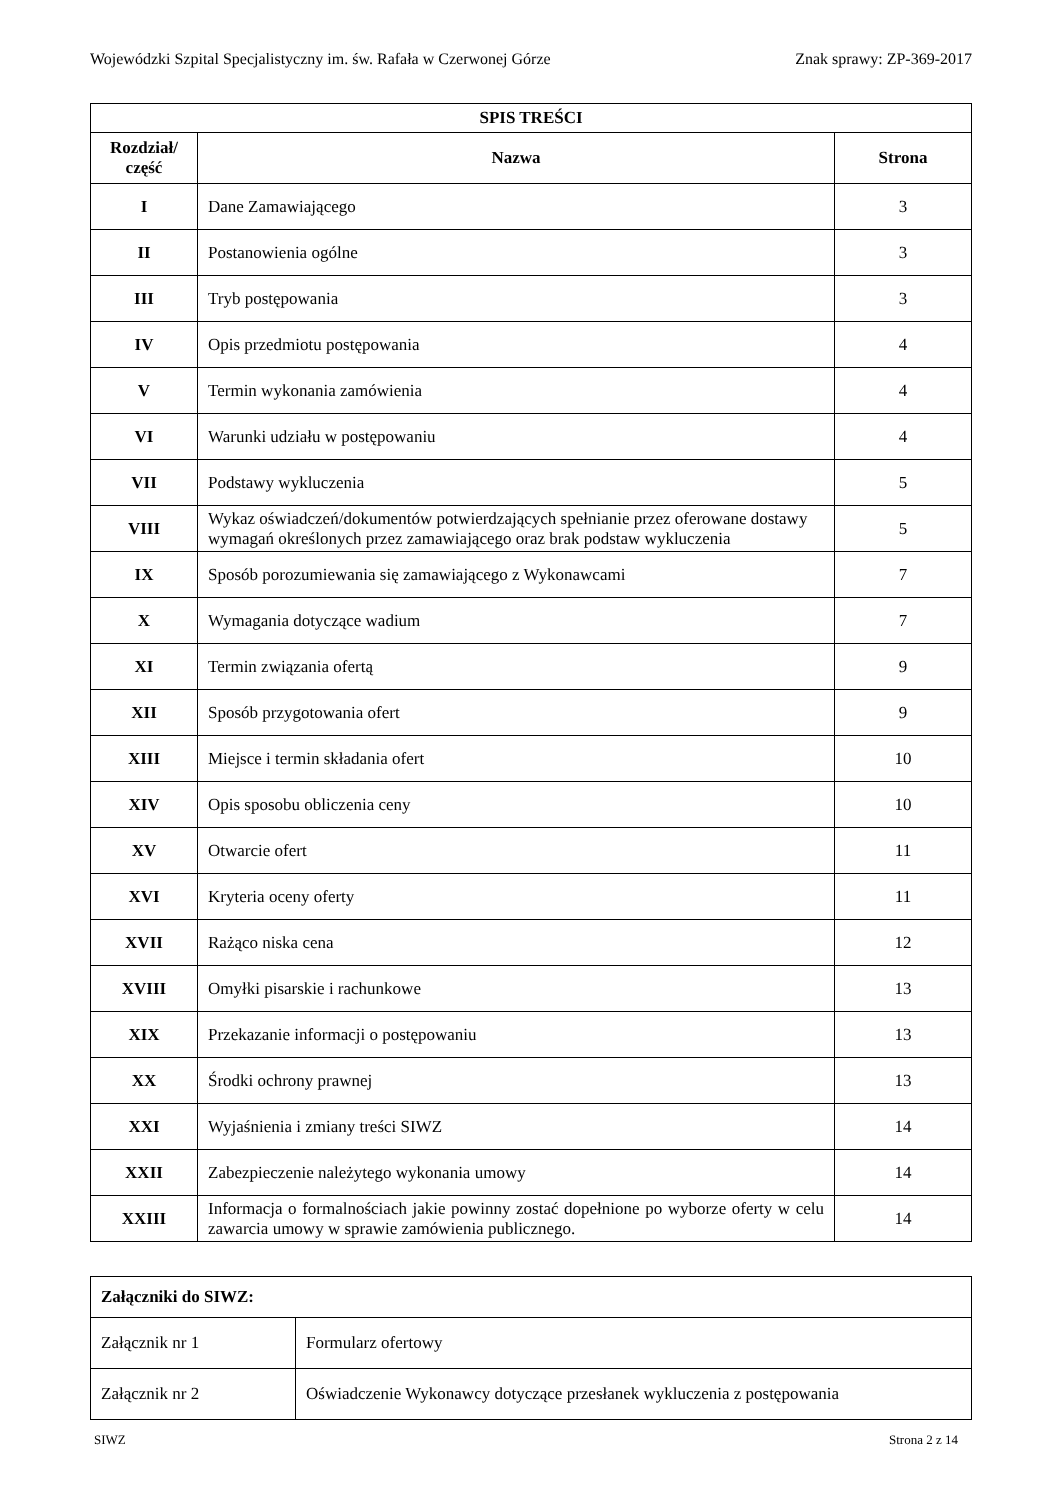Wojewódzki Szpital Specjalistyczny im. św. Rafała w Czerwonej Górze Znak sprawy: ZP-369-2017
| SPIS TREŚCI | | |
| --- | --- | --- |
| Rozdział/ część | Nazwa | Strona |
| I | Dane Zamawiającego | 3 |
| II | Postanowienia ogólne | 3 |
| III | Tryb postępowania | 3 |
| IV | Opis przedmiotu postępowania | 4 |
| V | Termin wykonania zamówienia | 4 |
| VI | Warunki udziału w postępowaniu | 4 |
| VII | Podstawy wykluczenia | 5 |
| VIII | Wykaz oświadczeń/dokumentów potwierdzających spełnianie przez oferowane dostawy wymagań określonych przez zamawiającego oraz brak podstaw wykluczenia | 5 |
| IX | Sposób porozumiewania się zamawiającego z Wykonawcami | 7 |
| X | Wymagania dotyczące wadium | 7 |
| XI | Termin związania ofertą | 9 |
| XII | Sposób przygotowania ofert | 9 |
| XIII | Miejsce i termin składania ofert | 10 |
| XIV | Opis sposobu obliczenia ceny | 10 |
| XV | Otwarcie ofert | 11 |
| XVI | Kryteria oceny oferty | 11 |
| XVII | Rażąco niska cena | 12 |
| XVIII | Omyłki pisarskie i rachunkowe | 13 |
| XIX | Przekazanie informacji o postępowaniu | 13 |
| XX | Środki ochrony prawnej | 13 |
| XXI | Wyjaśnienia i zmiany treści SIWZ | 14 |
| XXII | Zabezpieczenie należytego wykonania umowy | 14 |
| XXIII | Informacja o formalnościach jakie powinny zostać dopełnione po wyborze oferty w celu zawarcia umowy w sprawie zamówienia publicznego. | 14 |
| Załączniki do SIWZ: | |
| Załącznik nr 1 | Formularz ofertowy |
| Załącznik nr 2 | Oświadczenie Wykonawcy dotyczące przesłanek wykluczenia z postępowania |
SIWZ Strona 2 z 14